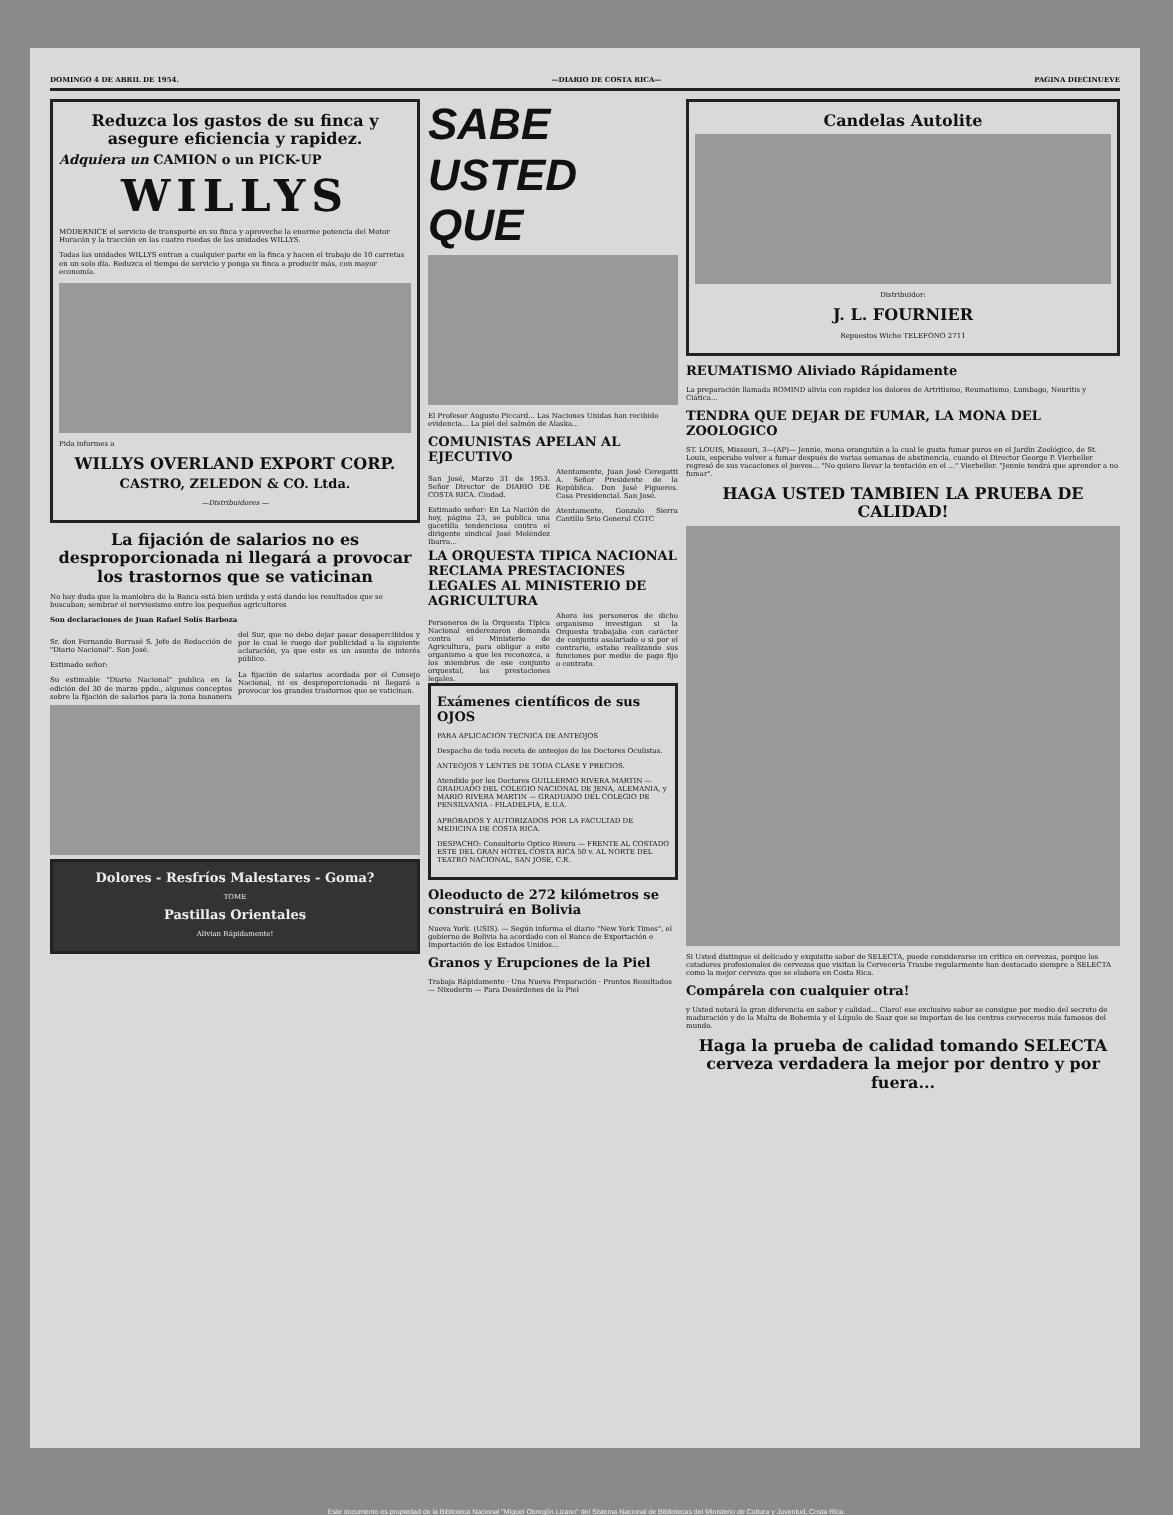DOMINGO 4 DE ABRIL DE 1954. —DIARIO DE COSTA RICA— PAGINA DIECINUEVE
Reduzca los gastos de su finca y asegure eficiencia y rapidez.
Adquiera un CAMION o un PICK-UP
WILLYS
MODERNICE el servicio de transporte en su finca y aproveche la enorme potencia del Motor Huracán y la tracción en las cuatro ruedas de las unidades WILLYS.
Todas las unidades WILLYS entran a cualquier parte en la finca y hacen el trabajo de 10 carretas en un solo día. Reduzca el tiempo de servicio y ponga su finca a producir más, con mayor economía.
Pida informes a
WILLYS OVERLAND EXPORT CORP.
CASTRO, ZELEDON & CO. Ltda.
—Distribuidores —
La fijación de salarios no es desproporcionada ni llegará a provocar los trastornos que se vaticinan
No hay duda que la maniobra de la Banca está bien urdida y está dando los resultados que se buscaban; sembrar el nerviosismo entre los pequeños agricultores
Son declaraciones de Juan Rafael Solís Barboza
Sr. don Fernando Borrasé S. Jefe de Redacción de "Diario Nacional". San José.
Estimado señor:
Su estimable "Diario Nacional" publica en la edición del 30 de marzo ppdo., algunos conceptos sobre la fijación de salarios para la zona bananera del Sur, que no debo dejar pasar desapercibidos y por lo cual le ruego dar publicidad a la siguiente aclaración, ya que este es un asunto de interés público.
La fijación de salarios acordada por el Consejo Nacional, ni es desproporcionada ni llegará a provocar los grandes trastornos que se vaticinan.
Dolores - Resfríos Malestares - Goma?
TOME
Pastillas Orientales
Alivian Rápidamente!
SABE USTED QUE
El Profesor Augusto Piccard... Las Naciones Unidas han recibido evidencia... La piel del salmón de Alaska...
COMUNISTAS APELAN AL EJECUTIVO
San José, Marzo 31 de 1953. Señor Director de DIARIO DE COSTA RICA. Ciudad.
Estimado señor: En La Nación de hoy, página 23, se publica una gacetilla tendenciosa contra el dirigente sindical José Meléndez Ibarra...
Atentamente, Juan José Ceregatti A. Señor Presidente de la República. Don José Figueres. Casa Presidencial. San José.
Atentamente, Gonzalo Sierra Cantillo Srio General CGTC
LA ORQUESTA TIPICA NACIONAL RECLAMA PRESTACIONES LEGALES AL MINISTERIO DE AGRICULTURA
Personeros de la Orquesta Típica Nacional enderezaron demanda contra el Ministerio de Agricultura, para obligar a este organismo a que les reconozca, a los miembros de ese conjunto orquestal, las prestaciones legales.
Ahora los personeros de dicho organismo investigan si la Orquesta trabajaba con carácter de conjunto asalariado o si por el contrario, estaba realizando sus funciones por medio de pago fijo o contrato.
Exámenes científicos de sus OJOS
PARA APLICACION TECNICA DE ANTEOJOS
Despacho de toda receta de anteojos de los Doctores Oculistas.
ANTEOJOS Y LENTES DE TODA CLASE Y PRECIOS.
Atendido por los Doctores GUILLERMO RIVERA MARTIN — GRADUADO DEL COLEGIO NACIONAL DE JENA, ALEMANIA, y MARIO RIVERA MARTIN — GRADUADO DEL COLEGIO DE PENSILVANIA - FILADELFIA, E.U.A.
APROBADOS Y AUTORIZADOS POR LA FACULTAD DE MEDICINA DE COSTA RICA.
DESPACHO: Consultorio Optico Rivera — FRENTE AL COSTADO ESTE DEL GRAN HOTEL COSTA RICA 50 v. AL NORTE DEL TEATRO NACIONAL, SAN JOSE, C.R.
Oleoducto de 272 kilómetros se construirá en Bolivia
Nueva York. (USIS). — Según informa el diario "New York Times", el gobierno de Bolivia ha acordado con el Banco de Exportación e Importación de los Estados Unidos...
Granos y Erupciones de la Piel
Trabaja Rápidamente · Una Nueva Preparación · Prontos Resultados — Nixoderm — Para Desórdenes de la Piel
Candelas Autolite
Distribuidor:
J. L. FOURNIER
Repuestos Wicho TELEFONO 2711
REUMATISMO Aliviado Rápidamente
La preparación llamada ROMIND alivia con rapidez los dolores de Artritismo, Reumatismo, Lumbago, Neuritis y Ciática...
TENDRA QUE DEJAR DE FUMAR, LA MONA DEL ZOOLOGICO
ST. LOUIS, Missouri, 3—(AP)— Jennie, mona orangután a la cual le gusta fumar puros en el Jardín Zoológico, de St. Louis, esperaba volver a fumar después de varias semanas de abstinencia, cuando el Director George P. Vierheller regresó de sus vacaciones el jueves... "No quiero llevar la tentación en el ..." Vierheller. "Jennie tendrá que aprender a no fumar".
HAGA USTED TAMBIEN LA PRUEBA DE CALIDAD!
Si Usted distingue el delicado y exquisito sabor de SELECTA, puede considerarse un crítico en cervezas, porque los catadores profesionales de cervezas que visitan la Cervecería Traube regularmente han destacado siempre a SELECTA como la mejor cerveza que se elabora en Costa Rica.
Compárela con cualquier otra!
y Usted notará la gran diferencia en sabor y calidad... Claro! ese exclusivo sabor se consigue por medio del secreto de maduración y de la Malta de Bohemia y el Lúpulo de Saaz que se importan de los centros cerveceros más famosos del mundo.
Haga la prueba de calidad tomando SELECTA cerveza verdadera la mejor por dentro y por fuera...
Este documento es propiedad de la Biblioteca Nacional "Miguel Obregón Lizano" del Sistema Nacional de Bibliotecas del Ministerio de Cultura y Juventud, Costa Rica.